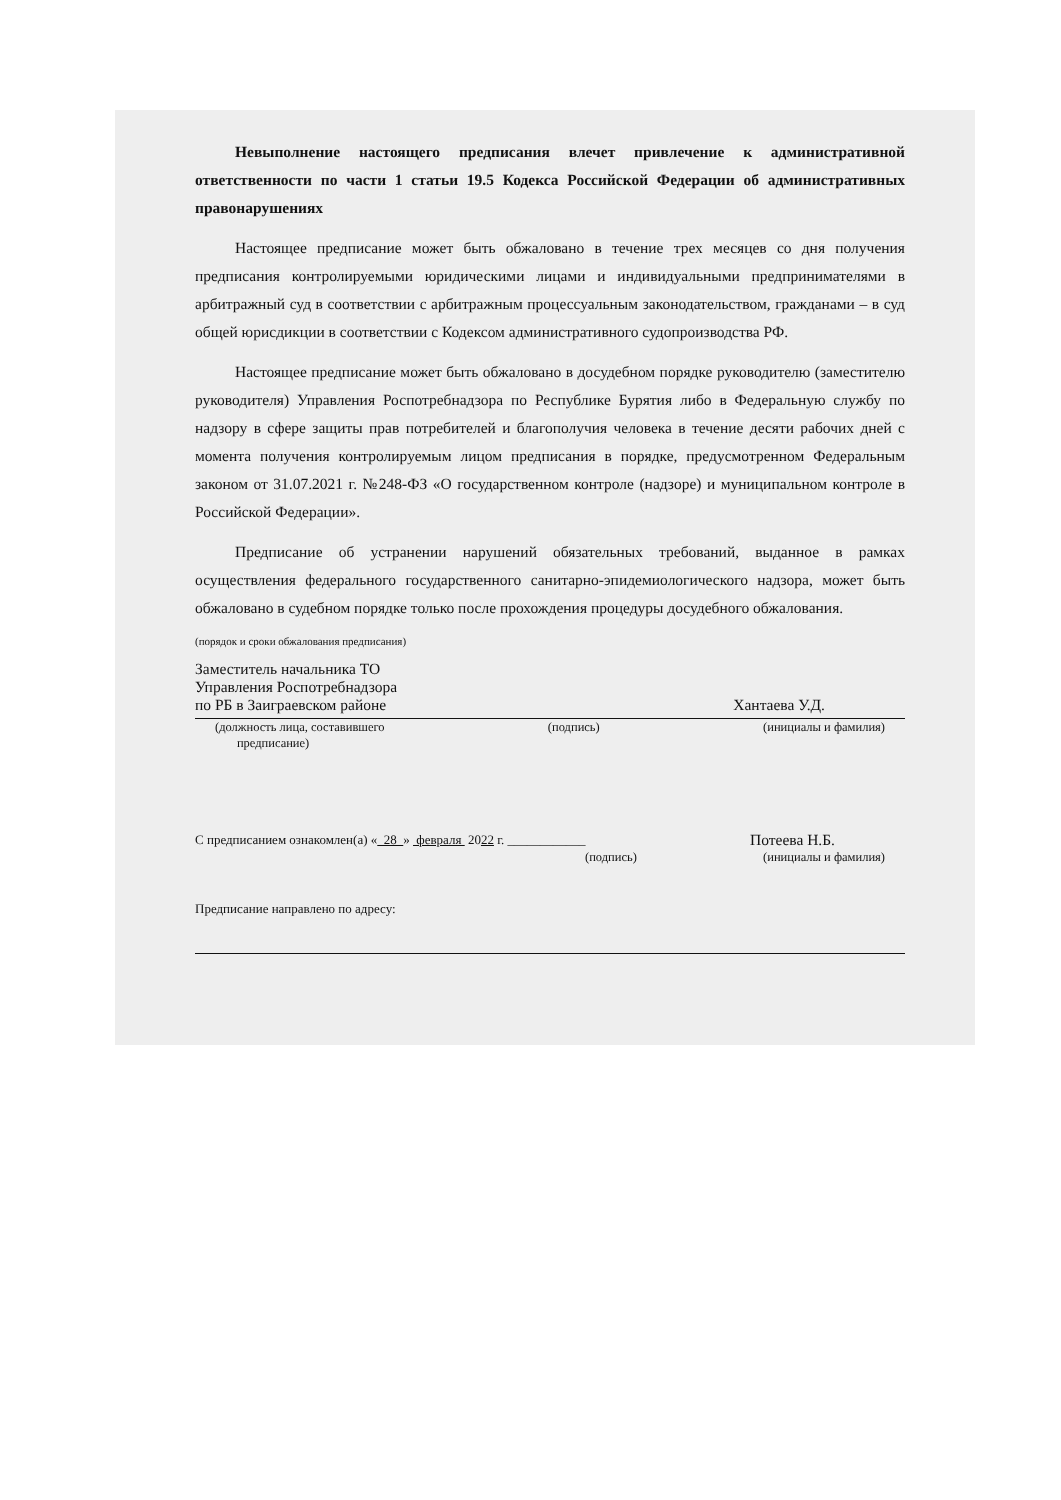Невыполнение настоящего предписания влечет привлечение к административной ответственности по части 1 статьи 19.5 Кодекса Российской Федерации об административных правонарушениях
Настоящее предписание может быть обжаловано в течение трех месяцев со дня получения предписания контролируемыми юридическими лицами и индивидуальными предпринимателями в арбитражный суд в соответствии с арбитражным процессуальным законодательством, гражданами – в суд общей юрисдикции в соответствии с Кодексом административного судопроизводства РФ.
Настоящее предписание может быть обжаловано в досудебном порядке руководителю (заместителю руководителя) Управления Роспотребнадзора по Республике Бурятия либо в Федеральную службу по надзору в сфере защиты прав потребителей и благополучия человека в течение десяти рабочих дней с момента получения контролируемым лицом предписания в порядке, предусмотренном Федеральным законом от 31.07.2021 г. №248-ФЗ «О государственном контроле (надзоре) и муниципальном контроле в Российской Федерации».
Предписание об устранении нарушений обязательных требований, выданное в рамках осуществления федерального государственного санитарно-эпидемиологического надзора, может быть обжаловано в судебном порядке только после прохождения процедуры досудебного обжалования.
(порядок и сроки обжалования предписания)
Заместитель начальника ТО
Управления Роспотребнадзора
по РБ в Заиграевском районе
Хантаева У.Д.
(должность лица, составившего
предписание) (подпись) (инициалы и фамилия)
С предписанием ознакомлен(а) « 28 » февраля 2022 г. ____________
Потеева Н.Б.
(подпись) (инициалы и фамилия)
Предписание направлено по адресу: